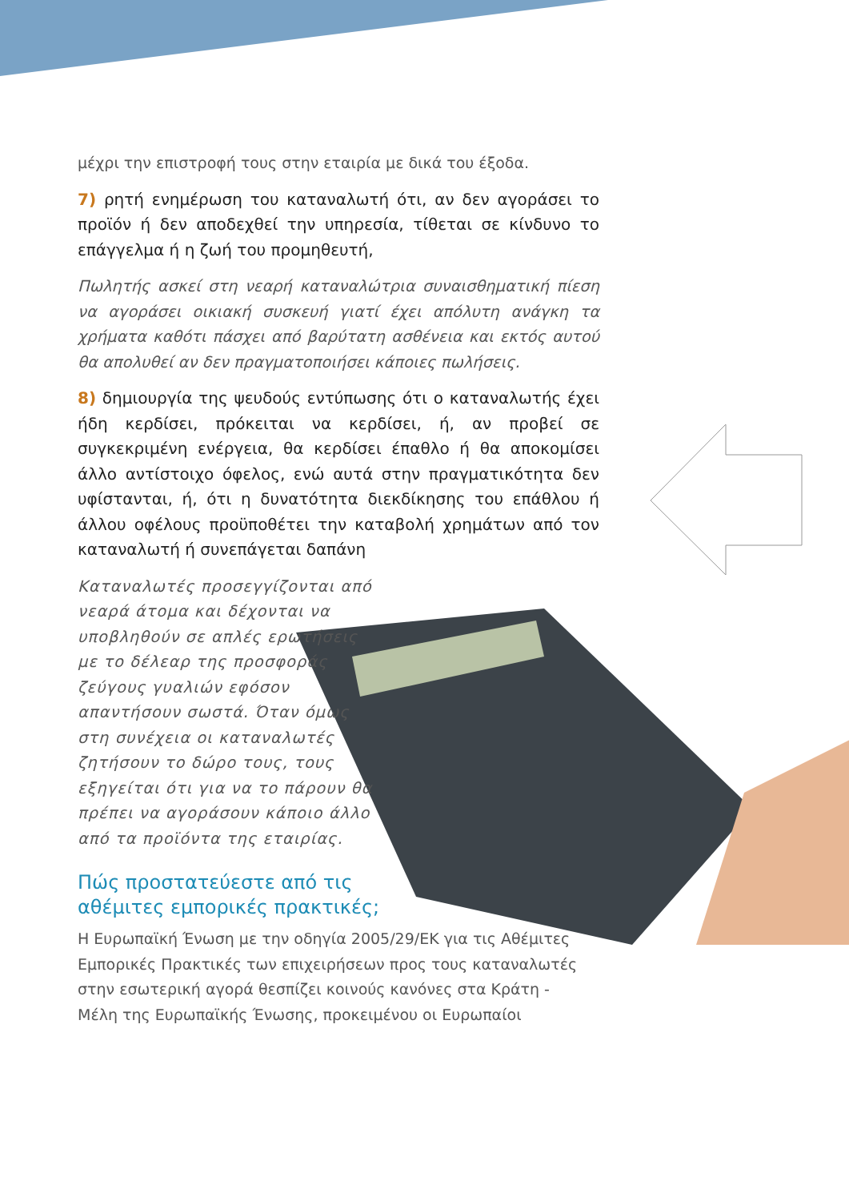μέχρι την επιστροφή τους στην εταιρία με δικά του έξοδα.
7) ρητή ενημέρωση του καταναλωτή ότι, αν δεν αγοράσει το προϊόν ή δεν αποδεχθεί την υπηρεσία, τίθεται σε κίνδυνο το επάγγελμα ή η ζωή του προμηθευτή,
Πωλητής ασκεί στη νεαρή καταναλώτρια συναισθηματική πίεση να αγοράσει οικιακή συσκευή γιατί έχει απόλυτη ανάγκη τα χρήματα καθότι πάσχει από βαρύτατη ασθένεια και εκτός αυτού θα απολυθεί αν δεν πραγματοποιήσει κάποιες πωλήσεις.
8) δημιουργία της ψευδούς εντύπωσης ότι ο καταναλωτής έχει ήδη κερδίσει, πρόκειται να κερδίσει, ή, αν προβεί σε συγκεκριμένη ενέργεια, θα κερδίσει έπαθλο ή θα αποκομίσει άλλο αντίστοιχο όφελος, ενώ αυτά στην πραγματικότητα δεν υφίστανται, ή, ότι η δυνατότητα διεκδίκησης του επάθλου ή άλλου οφέλους προϋποθέτει την καταβολή χρημάτων από τον καταναλωτή ή συνεπάγεται δαπάνη
Καταναλωτές προσεγγίζονται από νεαρά άτομα και δέχονται να υποβληθούν σε απλές ερωτήσεις με το δέλεαρ της προσφοράς ζεύγους γυαλιών εφόσον απαντήσουν σωστά. Όταν όμως στη συνέχεια οι καταναλωτές ζητήσουν το δώρο τους, τους εξηγείται ότι για να το πάρουν θα πρέπει να αγοράσουν κάποιο άλλο από τα προϊόντα της εταιρίας.
Πώς προστατεύεστε από τις
αθέμιτες εμπορικές πρακτικές;
Η Ευρωπαϊκή Ένωση με την οδηγία 2005/29/ΕΚ για τις Αθέμιτες Εμπορικές Πρακτικές των επιχειρήσεων προς τους καταναλωτές στην εσωτερική αγορά θεσπίζει κοινούς κανόνες στα Κράτη - Μέλη της Ευρωπαϊκής Ένωσης, προκειμένου οι Ευρωπαίοι